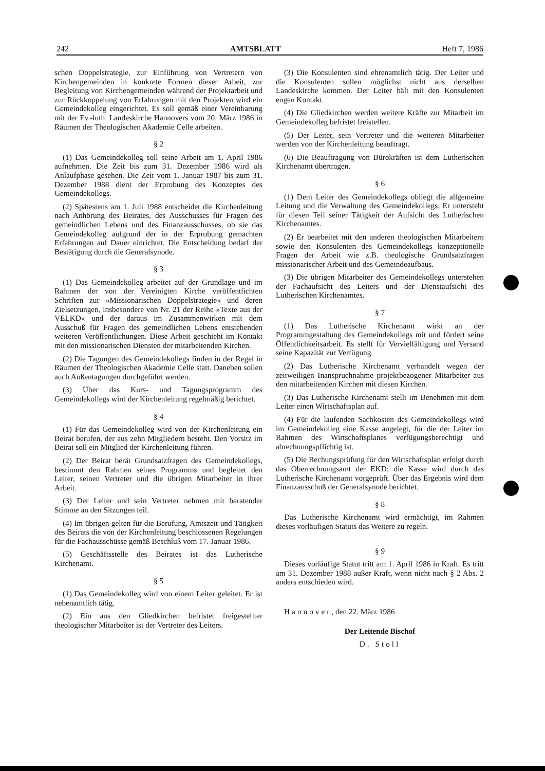242 AMTSBLATT Heft 7, 1986
schen Doppelstrategie, zur Einführung von Vertretern von Kirchengemeinden in konkrete Formen dieser Arbeit, zur Begleitung von Kirchengemeinden während der Projektarbeit und zur Rückkoppelung von Erfahrungen mit den Projekten wird ein Gemeindekolleg eingerichtet. Es soll gemäß einer Vereinbarung mit der Ev.-luth. Landeskirche Hannovers vom 20. März 1986 in Räumen der Theologischen Akademie Celle arbeiten.
§ 2
(1) Das Gemeindekolleg soll seine Arbeit am 1. April 1986 aufnehmen. Die Zeit bis zum 31. Dezember 1986 wird als Anlaufphase gesehen. Die Zeit vom 1. Januar 1987 bis zum 31. Dezember 1988 dient der Erprobung des Konzeptes des Gemeindekollegs.
(2) Spätestens am 1. Juli 1988 entscheidet die Kirchenleitung nach Anhörung des Beirates, des Ausschusses für Fragen des gemeindlichen Lebens und des Finanzausschusses, ob sie das Gemeindekolleg aufgrund der in der Erprobung gemachten Erfahrungen auf Dauer einrichtet. Die Entscheidung bedarf der Bestätigung durch die Generalsynode.
§ 3
(1) Das Gemeindekolleg arbeitet auf der Grundlage und im Rahmen der von der Vereinigten Kirche veröffentlichten Schriften zur »Missionarischen Doppelstrategie« und deren Zielsetzungen, insbesondere von Nr. 21 der Reihe »Texte aus der VELKD« und der daraus im Zusammenwirken mit dem Ausschuß für Fragen des gemeindlichen Lebens entstehenden weiteren Veröffentlichungen. Diese Arbeit geschieht im Kontakt mit den missionarischen Diensten der mitarbeitenden Kirchen.
(2) Die Tagungen des Gemeindekollegs finden in der Regel in Räumen der Theologischen Akademie Celle statt. Daneben sollen auch Außentagungen durchgeführt werden.
(3) Über das Kurs- und Tagungsprogramm des Gemeindekollegs wird der Kirchenleitung regelmäßig berichtet.
§ 4
(1) Für das Gemeindekolleg wird von der Kirchenleitung ein Beirat berufen, der aus zehn Mitgliedern besteht. Den Vorsitz im Beirat soll ein Mitglied der Kirchenleitung führen.
(2) Der Beirat berät Grundsatzfragen des Gemeindekollegs, bestimmt den Rahmen seines Programms und begleitet den Leiter, seinen Vertreter und die übrigen Mitarbeiter in ihrer Arbeit.
(3) Der Leiter und sein Vertreter nehmen mit beratender Stimme an den Sitzungen teil.
(4) Im übrigen gelten für die Berufung, Amtszeit und Tätigkeit des Beirats die von der Kirchenleitung beschlossenen Regelungen für die Fachausschüsse gemäß Beschluß vom 17. Januar 1986.
(5) Geschäftsstelle des Beirates ist das Lutherische Kirchenamt.
§ 5
(1) Das Gemeindekolleg wird von einem Leiter geleitet. Er ist nebenamtlich tätig.
(2) Ein aus den Gliedkirchen befristet freigestellter theologischer Mitarbeiter ist der Vertreter des Leiters.
(3) Die Konsulenten sind ehrenamtlich tätig. Der Leiter und die Konsulenten sollen möglichst nicht aus derselben Landeskirche kommen. Der Leiter hält mit den Konsulenten engen Kontakt.
(4) Die Gliedkirchen werden weitere Kräfte zur Mitarbeit im Gemeindekolleg befristet freistellen.
(5) Der Leiter, sein Vertreter und die weiteren Mitarbeiter werden von der Kirchenleitung beauftragt.
(6) Die Beauftragung von Bürokräften ist dem Lutherischen Kirchenamt übertragen.
§ 6
(1) Dem Leiter des Gemeindekollegs obliegt die allgemeine Leitung und die Verwaltung des Gemeindekollegs. Er untersteht für diesen Teil seiner Tätigkeit der Aufsicht des Lutherischen Kirchenamtes.
(2) Er bearbeitet mit den anderen theologischen Mitarbeitern sowie den Konsulenten des Gemeindekollegs konzeptionelle Fragen der Arbeit wie z.B. theologische Grundsatzfragen missionarischer Arbeit und des Gemeindeaufbaus.
(3) Die übrigen Mitarbeiter des Gemeindekollegs unterstehen der Fachaufsicht des Leiters und der Dienstaufsicht des Lutherischen Kirchenamtes.
§ 7
(1) Das Lutherische Kirchenamt wirkt an der Programmgestaltung des Gemeindekollegs mit und fördert seine Öffentlichkeitsarbeit. Es stellt für Vervielfältigung und Versand seine Kapazität zur Verfügung.
(2) Das Lutherische Kirchenamt verhandelt wegen der zeitweiligen Inanspruchnahme projektbezogener Mitarbeiter aus den mitarbeitenden Kirchen mit diesen Kirchen.
(3) Das Lutherische Kirchenamt stellt im Benehmen mit dem Leiter einen Wirtschaftsplan auf.
(4) Für die laufenden Sachkosten des Gemeindekollegs wird im Gemeindekolleg eine Kasse angelegt, für die der Leiter im Rahmen des Wirtschaftsplanes verfügungsberechtigt und abrechnungspflichtig ist.
(5) Die Rechungsprüfung für den Wirtschaftsplan erfolgt durch das Oberrechnungsamt der EKD; die Kasse wird durch das Lutherische Kirchenamt vorgeprüft. Über das Ergebnis wird dem Finanzausschuß der Generalsynode berichtet.
§ 8
Das Lutherische Kirchenamt wird ermächtigt, im Rahmen dieses vorläufigen Statuts das Weitere zu regeln.
§ 9
Dieses vorläufige Statut tritt am 1. April 1986 in Kraft. Es tritt am 31. Dezember 1988 außer Kraft, wenn nicht nach § 2 Abs. 2 anders entschieden wird.
Hannover, den 22. März 1986
Der Leitende Bischof
D. Stoll